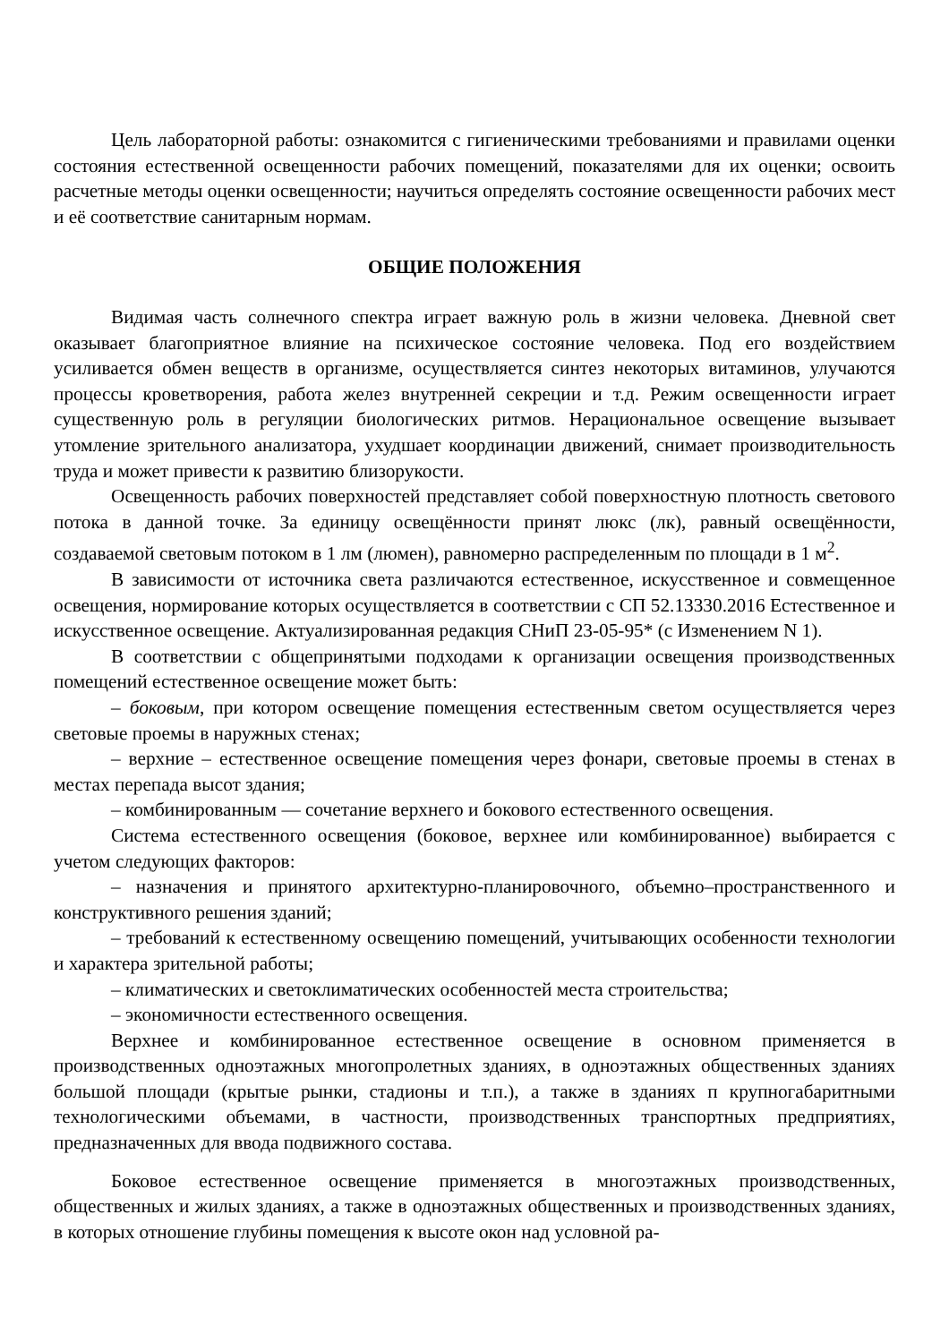Цель лабораторной работы: ознакомится с гигиеническими требованиями и правилами оценки состояния естественной освещенности рабочих помещений, показателями для их оценки; освоить расчетные методы оценки освещенности; научиться определять состояние освещенности рабочих мест и её соответствие санитарным нормам.
ОБЩИЕ ПОЛОЖЕНИЯ
Видимая часть солнечного спектра играет важную роль в жизни человека. Дневной свет оказывает благоприятное влияние на психическое состояние человека. Под его воздействием усиливается обмен веществ в организме, осуществляется синтез некоторых витаминов, улучаются процессы кроветворения, работа желез внутренней секреции и т.д. Режим освещенности играет существенную роль в регуляции биологических ритмов. Нерациональное освещение вызывает утомление зрительного анализатора, ухудшает координации движений, снимает производительность труда и может привести к развитию близорукости.
Освещенность рабочих поверхностей представляет собой поверхностную плотность светового потока в данной точке. За единицу освещённости принят люкс (лк), равный освещённости, создаваемой световым потоком в 1 лм (люмен), равномерно распределенным по площади в 1 м<sup>2</sup>.
В зависимости от источника света различаются естественное, искусственное и совмещенное освещения, нормирование которых осуществляется в соответствии с СП 52.13330.2016 Естественное и искусственное освещение. Актуализированная редакция СНиП 23-05-95* (с Изменением N 1).
В соответствии с общепринятыми подходами к организации освещения производственных помещений естественное освещение может быть:
– боковым, при котором освещение помещения естественным светом осуществляется через световые проемы в наружных стенах;
– верхние – естественное освещение помещения через фонари, световые проемы в стенах в местах перепада высот здания;
– комбинированным — сочетание верхнего и бокового естественного освещения.
Система естественного освещения (боковое, верхнее или комбинированное) выбирается с учетом следующих факторов:
– назначения и принятого архитектурно-планировочного, объемно–пространственного и конструктивного решения зданий;
– требований к естественному освещению помещений, учитывающих особенности технологии и характера зрительной работы;
– климатических и светоклиматических особенностей места строительства;
– экономичности естественного освещения.
Верхнее и комбинированное естественное освещение в основном применяется в производственных одноэтажных многопролетных зданиях, в одноэтажных общественных зданиях большой площади (крытые рынки, стадионы и т.п.), а также в зданиях п крупногабаритными технологическими объемами, в частности, производственных транспортных предприятиях, предназначенных для ввода подвижного состава.
Боковое естественное освещение применяется в многоэтажных производственных, общественных и жилых зданиях, а также в одноэтажных общественных и производственных зданиях, в которых отношение глубины помещения к высоте окон над условной ра-